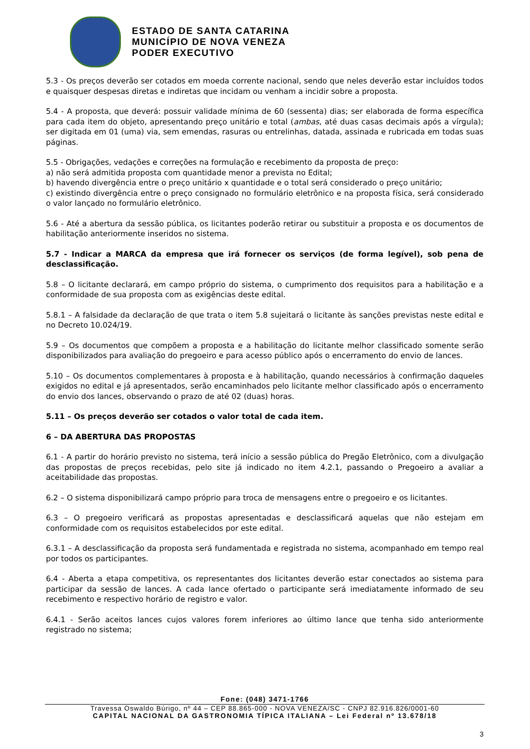ESTADO DE SANTA CATARINA
MUNICÍPIO DE NOVA VENEZA
PODER EXECUTIVO
5.3 - Os preços deverão ser cotados em moeda corrente nacional, sendo que neles deverão estar incluídos todos e quaisquer despesas diretas e indiretas que incidam ou venham a incidir sobre a proposta.
5.4 - A proposta, que deverá: possuir validade mínima de 60 (sessenta) dias; ser elaborada de forma específica para cada item do objeto, apresentando preço unitário e total (ambas, até duas casas decimais após a vírgula); ser digitada em 01 (uma) via, sem emendas, rasuras ou entrelinhas, datada, assinada e rubricada em todas suas páginas.
5.5 - Obrigações, vedações e correções na formulação e recebimento da proposta de preço:
a) não será admitida proposta com quantidade menor a prevista no Edital;
b) havendo divergência entre o preço unitário x quantidade e o total será considerado o preço unitário;
c) existindo divergência entre o preço consignado no formulário eletrônico e na proposta física, será considerado o valor lançado no formulário eletrônico.
5.6 - Até a abertura da sessão pública, os licitantes poderão retirar ou substituir a proposta e os documentos de habilitação anteriormente inseridos no sistema.
5.7 - Indicar a MARCA da empresa que irá fornecer os serviços (de forma legível), sob pena de desclassificação.
5.8 – O licitante declarará, em campo próprio do sistema, o cumprimento dos requisitos para a habilitação e a conformidade de sua proposta com as exigências deste edital.
5.8.1 – A falsidade da declaração de que trata o item 5.8 sujeitará o licitante às sanções previstas neste edital e no Decreto 10.024/19.
5.9 – Os documentos que compõem a proposta e a habilitação do licitante melhor classificado somente serão disponibilizados para avaliação do pregoeiro e para acesso público após o encerramento do envio de lances.
5.10 – Os documentos complementares à proposta e à habilitação, quando necessários à confirmação daqueles exigidos no edital e já apresentados, serão encaminhados pelo licitante melhor classificado após o encerramento do envio dos lances, observando o prazo de até 02 (duas) horas.
5.11 – Os preços deverão ser cotados o valor total de cada item.
6 – DA ABERTURA DAS PROPOSTAS
6.1 - A partir do horário previsto no sistema, terá início a sessão pública do Pregão Eletrônico, com a divulgação das propostas de preços recebidas, pelo site já indicado no item 4.2.1, passando o Pregoeiro a avaliar a aceitabilidade das propostas.
6.2 – O sistema disponibilizará campo próprio para troca de mensagens entre o pregoeiro e os licitantes.
6.3 – O pregoeiro verificará as propostas apresentadas e desclassificará aquelas que não estejam em conformidade com os requisitos estabelecidos por este edital.
6.3.1 – A desclassificação da proposta será fundamentada e registrada no sistema, acompanhado em tempo real por todos os participantes.
6.4 - Aberta a etapa competitiva, os representantes dos licitantes deverão estar conectados ao sistema para participar da sessão de lances. A cada lance ofertado o participante será imediatamente informado de seu recebimento e respectivo horário de registro e valor.
6.4.1 - Serão aceitos lances cujos valores forem inferiores ao último lance que tenha sido anteriormente registrado no sistema;
Fone: (048) 3471-1766
Travessa Oswaldo Búrigo, nº 44 – CEP 88.865-000 - NOVA VENEZA/SC - CNPJ 82.916.826/0001-60
CAPITAL NACIONAL DA GASTRONOMIA TÍPICA ITALIANA – Lei Federal nº 13.678/18
3